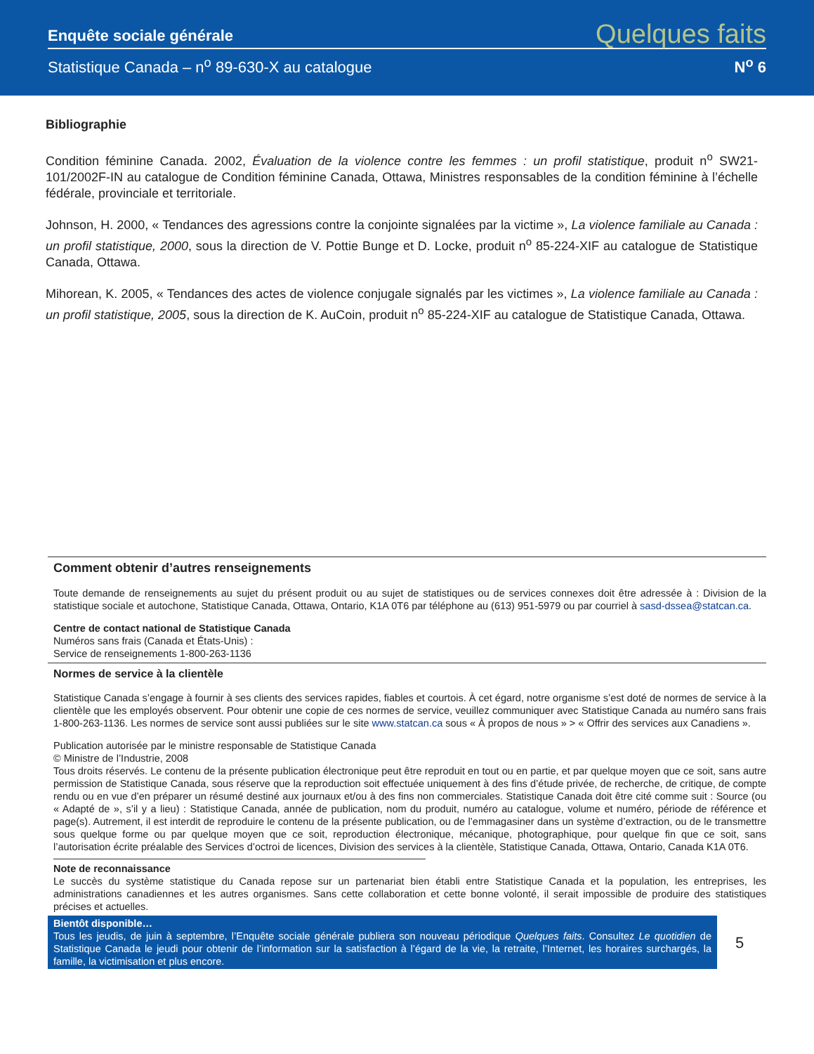Enquête sociale générale Quelques faits
Statistique Canada – n<sup>o</sup> 89-630-X au catalogue N<sup>o</sup> 6
Bibliographie
Condition féminine Canada. 2002, Évaluation de la violence contre les femmes : un profil statistique, produit n<sup>o</sup> SW21-101/2002F-IN au catalogue de Condition féminine Canada, Ottawa, Ministres responsables de la condition féminine à l’échelle fédérale, provinciale et territoriale.
Johnson, H. 2000, « Tendances des agressions contre la conjointe signalées par la victime », La violence familiale au Canada : un profil statistique, 2000, sous la direction de V. Pottie Bunge et D. Locke, produit n<sup>o</sup> 85-224-XIF au catalogue de Statistique Canada, Ottawa.
Mihorean, K. 2005, « Tendances des actes de violence conjugale signalés par les victimes », La violence familiale au Canada : un profil statistique, 2005, sous la direction de K. AuCoin, produit n<sup>o</sup> 85-224-XIF au catalogue de Statistique Canada, Ottawa.
Comment obtenir d’autres renseignements
Toute demande de renseignements au sujet du présent produit ou au sujet de statistiques ou de services connexes doit être adressée à : Division de la statistique sociale et autochone, Statistique Canada, Ottawa, Ontario, K1A 0T6 par téléphone au (613) 951-5979 ou par courriel à sasd-dssea@statcan.ca.
Centre de contact national de Statistique Canada
Numéros sans frais (Canada et États-Unis) :
Service de renseignements 1-800-263-1136
Normes de service à la clientèle
Statistique Canada s’engage à fournir à ses clients des services rapides, fiables et courtois. À cet égard, notre organisme s’est doté de normes de service à la clientèle que les employés observent. Pour obtenir une copie de ces normes de service, veuillez communiquer avec Statistique Canada au numéro sans frais 1-800-263-1136. Les normes de service sont aussi publiées sur le site www.statcan.ca sous « À propos de nous » > « Offrir des services aux Canadiens ».
Publication autorisée par le ministre responsable de Statistique Canada
© Ministre de l’Industrie, 2008
Tous droits réservés. Le contenu de la présente publication électronique peut être reproduit en tout ou en partie, et par quelque moyen que ce soit, sans autre permission de Statistique Canada, sous réserve que la reproduction soit effectuée uniquement à des fins d’étude privée, de recherche, de critique, de compte rendu ou en vue d’en préparer un résumé destiné aux journaux et/ou à des fins non commerciales. Statistique Canada doit être cité comme suit : Source (ou « Adapté de », s’il y a lieu) : Statistique Canada, année de publication, nom du produit, numéro au catalogue, volume et numéro, période de référence et page(s). Autrement, il est interdit de reproduire le contenu de la présente publication, ou de l’emmagasiner dans un système d’extraction, ou de le transmettre sous quelque forme ou par quelque moyen que ce soit, reproduction électronique, mécanique, photographique, pour quelque fin que ce soit, sans l’autorisation écrite préalable des Services d’octroi de licences, Division des services à la clientèle, Statistique Canada, Ottawa, Ontario, Canada K1A 0T6.
Note de reconnaissance
Le succès du système statistique du Canada repose sur un partenariat bien établi entre Statistique Canada et la population, les entreprises, les administrations canadiennes et les autres organismes. Sans cette collaboration et cette bonne volonté, il serait impossible de produire des statistiques précises et actuelles.
Bientôt disponible…
Tous les jeudis, de juin à septembre, l’Enquête sociale générale publiera son nouveau périodique Quelques faits. Consultez Le quotidien de Statistique Canada le jeudi pour obtenir de l’information sur la satisfaction à l’égard de la vie, la retraite, l’Internet, les horaires surchargés, la famille, la victimisation et plus encore.
5